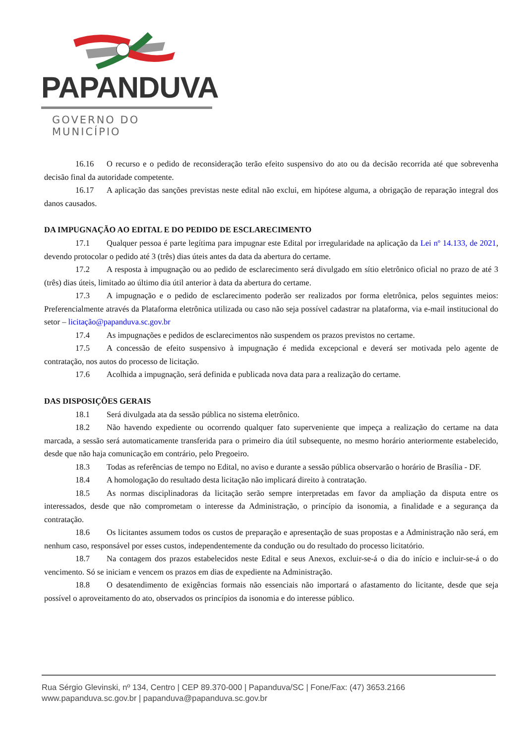PAPANDUVA
GOVERNO DO MUNICÍPIO
16.16 O recurso e o pedido de reconsideração terão efeito suspensivo do ato ou da decisão recorrida até que sobrevenha decisão final da autoridade competente.
16.17 A aplicação das sanções previstas neste edital não exclui, em hipótese alguma, a obrigação de reparação integral dos danos causados.
DA IMPUGNAÇÃO AO EDITAL E DO PEDIDO DE ESCLARECIMENTO
17.1 Qualquer pessoa é parte legítima para impugnar este Edital por irregularidade na aplicação da Lei nº 14.133, de 2021, devendo protocolar o pedido até 3 (três) dias úteis antes da data da abertura do certame.
17.2 A resposta à impugnação ou ao pedido de esclarecimento será divulgado em sítio eletrônico oficial no prazo de até 3 (três) dias úteis, limitado ao último dia útil anterior à data da abertura do certame.
17.3 A impugnação e o pedido de esclarecimento poderão ser realizados por forma eletrônica, pelos seguintes meios: Preferencialmente através da Plataforma eletrônica utilizada ou caso não seja possível cadastrar na plataforma, via e-mail institucional do setor – licitação@papanduva.sc.gov.br
17.4 As impugnações e pedidos de esclarecimentos não suspendem os prazos previstos no certame.
17.5 A concessão de efeito suspensivo à impugnação é medida excepcional e deverá ser motivada pelo agente de contratação, nos autos do processo de licitação.
17.6 Acolhida a impugnação, será definida e publicada nova data para a realização do certame.
DAS DISPOSIÇÕES GERAIS
18.1 Será divulgada ata da sessão pública no sistema eletrônico.
18.2 Não havendo expediente ou ocorrendo qualquer fato superveniente que impeça a realização do certame na data marcada, a sessão será automaticamente transferida para o primeiro dia útil subsequente, no mesmo horário anteriormente estabelecido, desde que não haja comunicação em contrário, pelo Pregoeiro.
18.3 Todas as referências de tempo no Edital, no aviso e durante a sessão pública observarão o horário de Brasília - DF.
18.4 A homologação do resultado desta licitação não implicará direito à contratação.
18.5 As normas disciplinadoras da licitação serão sempre interpretadas em favor da ampliação da disputa entre os interessados, desde que não comprometam o interesse da Administração, o princípio da isonomia, a finalidade e a segurança da contratação.
18.6 Os licitantes assumem todos os custos de preparação e apresentação de suas propostas e a Administração não será, em nenhum caso, responsável por esses custos, independentemente da condução ou do resultado do processo licitatório.
18.7 Na contagem dos prazos estabelecidos neste Edital e seus Anexos, excluir-se-á o dia do início e incluir-se-á o do vencimento. Só se iniciam e vencem os prazos em dias de expediente na Administração.
18.8 O desatendimento de exigências formais não essenciais não importará o afastamento do licitante, desde que seja possível o aproveitamento do ato, observados os princípios da isonomia e do interesse público.
Rua Sérgio Glevinski, nº 134, Centro | CEP 89.370-000 | Papanduva/SC | Fone/Fax: (47) 3653.2166
www.papanduva.sc.gov.br | papanduva@papanduva.sc.gov.br